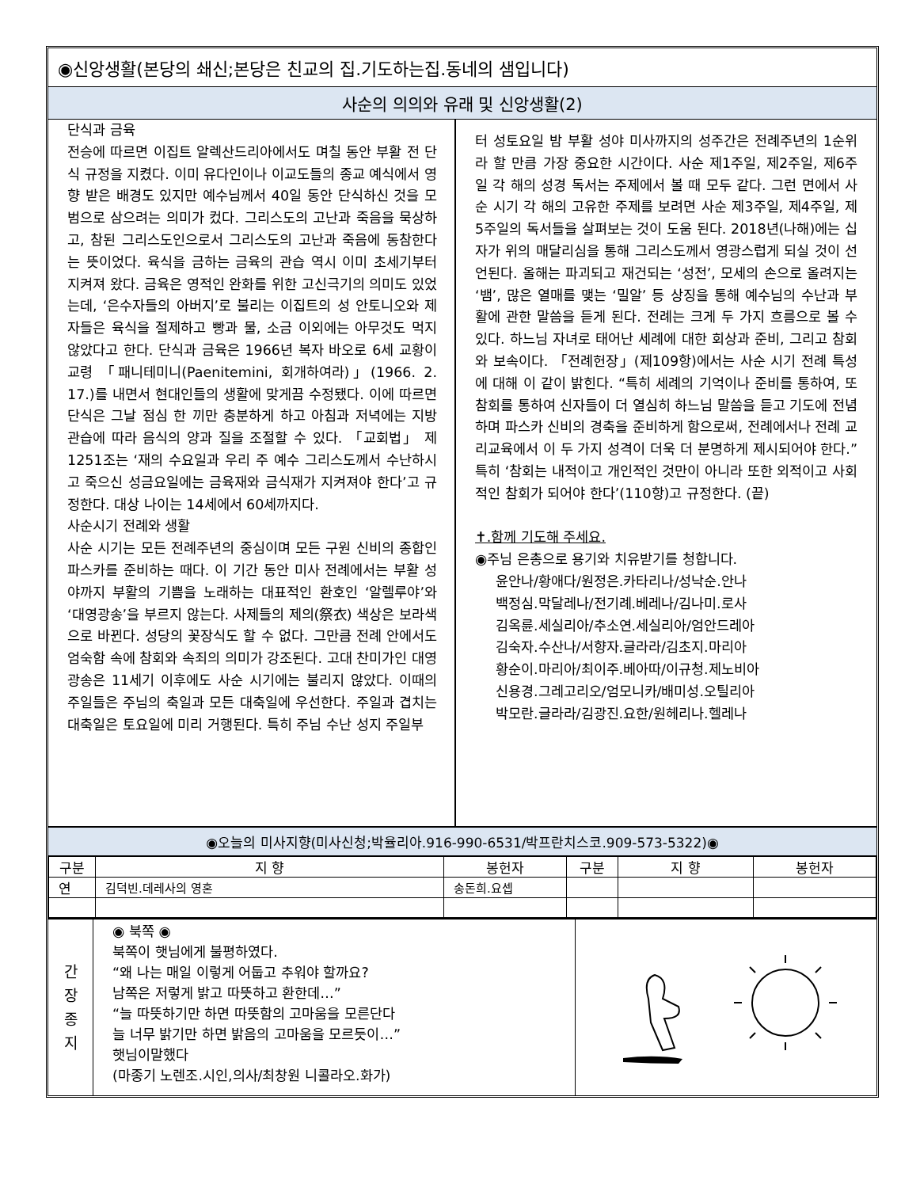◉신앙생활(본당의 쇄신;본당은 친교의 집.기도하는집.동네의 샘입니다)
사순의 의의와 유래 및 신앙생활(2)
단식과 금육
전승에 따르면 이집트 알렉산드리아에서도 며칠 동안 부활 전 단식 규정을 지켰다. 이미 유다인이나 이교도들의 종교 예식에서 영향 받은 배경도 있지만 예수님께서 40일 동안 단식하신 것을 모범으로 삼으려는 의미가 컸다. 그리스도의 고난과 죽음을 묵상하고, 참된 그리스도인으로서 그리스도의 고난과 죽음에 동참한다는 뜻이었다. 육식을 금하는 금육의 관습 역시 이미 초세기부터 지켜져 왔다. 금육은 영적인 완화를 위한 고신극기의 의미도 있었는데, ‘은수자들의 아버지’로 불리는 이집트의 성 안토니오와 제자들은 육식을 절제하고 빵과 물, 소금 이외에는 아무것도 먹지 않았다고 한다. 단식과 금육은 1966년 복자 바오로 6세 교황이 교령 「패니테미니(Paenitemini, 회개하여라)」(1966. 2. 17.)를 내면서 현대인들의 생활에 맞게끔 수정됐다. 이에 따르면 단식은 그날 점심 한 끼만 충분하게 하고 아침과 저녁에는 지방 관습에 따라 음식의 양과 질을 조절할 수 있다. 「교회법」 제1251조는 ‘재의 수요일과 우리 주 예수 그리스도께서 수난하시고 죽으신 성금요일에는 금육재와 금식재가 지켜져야 한다’고 규정한다. 대상 나이는 14세에서 60세까지다.
사순시기 전례와 생활
사순 시기는 모든 전례주년의 중심이며 모든 구원 신비의 종합인 파스카를 준비하는 때다. 이 기간 동안 미사 전례에서는 부활 성야까지 부활의 기쁨을 노래하는 대표적인 환호인 ‘알렐루야’와 ‘대영광송’을 부르지 않는다. 사제들의 제의(祭衣) 색상은 보라색으로 바뀐다. 성당의 꽃장식도 할 수 없다. 그만큼 전례 안에서도 엄숙함 속에 참회와 속죄의 의미가 강조된다. 고대 찬미가인 대영광송은 11세기 이후에도 사순 시기에는 불리지 않았다. 이때의 주일들은 주님의 축일과 모든 대축일에 우선한다. 주일과 겹치는 대축일은 토요일에 미리 거행된다. 특히 주님 수난 성지 주일부
터 성토요일 밤 부활 성야 미사까지의 성주간은 전례주년의 1순위라 할 만큼 가장 중요한 시간이다. 사순 제1주일, 제2주일, 제6주일 각 해의 성경 독서는 주제에서 볼 때 모두 같다. 그런 면에서 사순 시기 각 해의 고유한 주제를 보려면 사순 제3주일, 제4주일, 제5주일의 독서들을 살펴보는 것이 도움 된다. 2018년(나해)에는 십자가 위의 매달리심을 통해 그리스도께서 영광스럽게 되실 것이 선언된다. 올해는 파괴되고 재건되는 ‘성전’, 모세의 손으로 올려지는 ‘뱀’, 많은 열매를 맺는 ‘밀알’ 등 상징을 통해 예수님의 수난과 부활에 관한 말씀을 듣게 된다. 전례는 크게 두 가지 흐름으로 볼 수 있다. 하느님 자녀로 태어난 세례에 대한 회상과 준비, 그리고 참회와 보속이다. 「전례헌장」(제109항)에서는 사순 시기 전례 특성에 대해 이 같이 밝힌다. “특히 세례의 기억이나 준비를 통하여, 또 참회를 통하여 신자들이 더 열심히 하느님 말씀을 듣고 기도에 전념하며 파스카 신비의 경축을 준비하게 함으로써, 전례에서나 전례 교리교육에서 이 두 가지 성격이 더욱 더 분명하게 제시되어야 한다.” 특히 ‘참회는 내적이고 개인적인 것만이 아니라 또한 외적이고 사회적인 참회가 되어야 한다’(110항)고 규정한다. (끝)
✝.함께 기도해 주세요.
◉주님 은총으로 용기와 치유받기를 청합니다.
윤안나/황애다/원정은.카타리나/성낙순.안나
백정심.막달레나/전기례.베레나/김나미.로사
김옥륜.세실리아/추소연.세실리아/엄안드레아
김숙자.수산나/서향자.글라라/김초지.마리아
황순이.마리아/최이주.베아따/이규청.제노비아
신용경.그레고리오/엄모니카/배미성.오틸리아
박모란.글라라/김광진.요한/원헤리나.헬레나
◉오늘의 미사지향(미사신청;박율리아.916-990-6531/박프란치스코.909-573-5322)◉
| 구분 | 지 향 | 봉헌자 | 구분 | 지 향 | 봉헌자 |
| --- | --- | --- | --- | --- | --- |
| 연 | 김덕빈.데레사의 영혼 | 송돈희.요셉 | | | |
간
장
종
지
◉ 북쪽 ◉
북쪽이 햇님에게 불평하였다.
“왜 나는 매일 이렇게 어둡고 추워야 할까요?
남쪽은 저렇게 밝고 따뜻하고 환한데…”
“늘 따뜻하기만 하면 따뜻함의 고마움을 모른단다
늘 너무 밝기만 하면 밝음의 고마움을 모르듯이…”
햇님이말했다
(마종기 노렌조.시인,의사/최창원 니콜라오.화가)